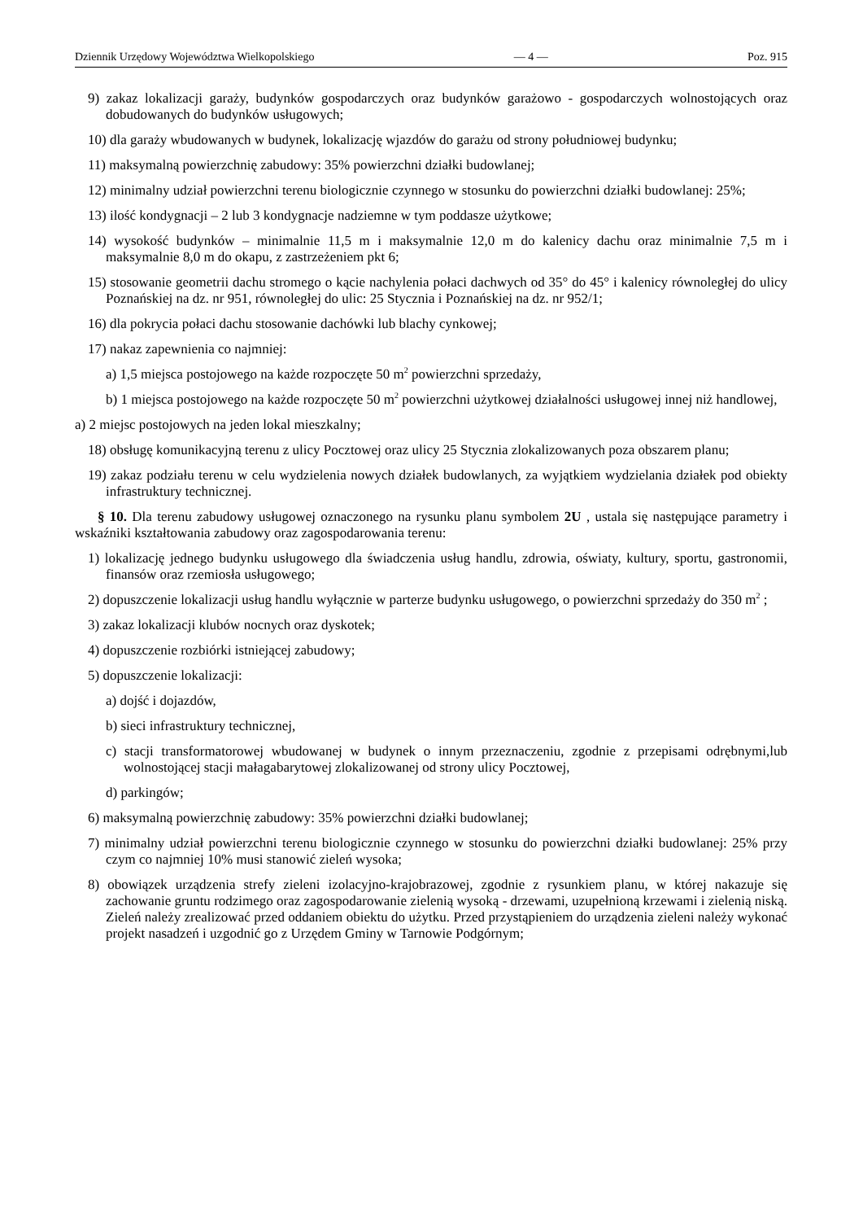Dziennik Urzędowy Województwa Wielkopolskiego — 4 — Poz. 915
9) zakaz lokalizacji garaży, budynków gospodarczych oraz budynków garażowo - gospodarczych wolnostojących oraz dobudowanych do budynków usługowych;
10) dla garaży wbudowanych w budynek, lokalizację wjazdów do garażu od strony południowej budynku;
11) maksymalną powierzchnię zabudowy: 35% powierzchni działki budowlanej;
12) minimalny udział powierzchni terenu biologicznie czynnego w stosunku do powierzchni działki budowlanej: 25%;
13) ilość kondygnacji – 2 lub 3 kondygnacje nadziemne w tym poddasze użytkowe;
14) wysokość budynków – minimalnie 11,5 m i maksymalnie 12,0 m do kalenicy dachu oraz minimalnie 7,5 m i maksymalnie 8,0 m do okapu, z zastrzeżeniem pkt 6;
15) stosowanie geometrii dachu stromego o kącie nachylenia połaci dachwych od 35° do 45° i kalenicy równoległej do ulicy Poznańskiej na dz. nr 951, równoległej do ulic: 25 Stycznia i Poznańskiej na dz. nr 952/1;
16) dla pokrycia połaci dachu stosowanie dachówki lub blachy cynkowej;
17) nakaz zapewnienia co najmniej:
a) 1,5 miejsca postojowego na każde rozpoczęte 50 m<sup>2</sup> powierzchni sprzedaży,
b) 1 miejsca postojowego na każde rozpoczęte 50 m<sup>2</sup> powierzchni użytkowej działalności usługowej innej niż handlowej,
a) 2 miejsc postojowych na jeden lokal mieszkalny;
18) obsługę komunikacyjną terenu z ulicy Pocztowej oraz ulicy 25 Stycznia zlokalizowanych poza obszarem planu;
19) zakaz podziału terenu w celu wydzielenia nowych działek budowlanych, za wyjątkiem wydzielania działek pod obiekty infrastruktury technicznej.
§ 10. Dla terenu zabudowy usługowej oznaczonego na rysunku planu symbolem 2U , ustala się następujące parametry i wskaźniki kształtowania zabudowy oraz zagospodarowania terenu:
1) lokalizację jednego budynku usługowego dla świadczenia usług handlu, zdrowia, oświaty, kultury, sportu, gastronomii, finansów oraz rzemiosła usługowego;
2) dopuszczenie lokalizacji usług handlu wyłącznie w parterze budynku usługowego, o powierzchni sprzedaży do 350 m<sup>2</sup> ;
3) zakaz lokalizacji klubów nocnych oraz dyskotek;
4) dopuszczenie rozbiórki istniejącej zabudowy;
5) dopuszczenie lokalizacji:
a) dojść i dojazdów,
b) sieci infrastruktury technicznej,
c) stacji transformatorowej wbudowanej w budynek o innym przeznaczeniu, zgodnie z przepisami odrębnymi,lub wolnostojącej stacji małagabarytowej zlokalizowanej od strony ulicy Pocztowej,
d) parkingów;
6) maksymalną powierzchnię zabudowy: 35% powierzchni działki budowlanej;
7) minimalny udział powierzchni terenu biologicznie czynnego w stosunku do powierzchni działki budowlanej: 25% przy czym co najmniej 10% musi stanowić zieleń wysoka;
8) obowiązek urządzenia strefy zieleni izolacyjno-krajobrazowej, zgodnie z rysunkiem planu, w której nakazuje się zachowanie gruntu rodzimego oraz zagospodarowanie zielenią wysoką - drzewami, uzupełnioną krzewami i zielenią niską. Zieleń należy zrealizować przed oddaniem obiektu do użytku. Przed przystąpieniem do urządzenia zieleni należy wykonać projekt nasadzeń i uzgodnić go z Urzędem Gminy w Tarnowie Podgórnym;